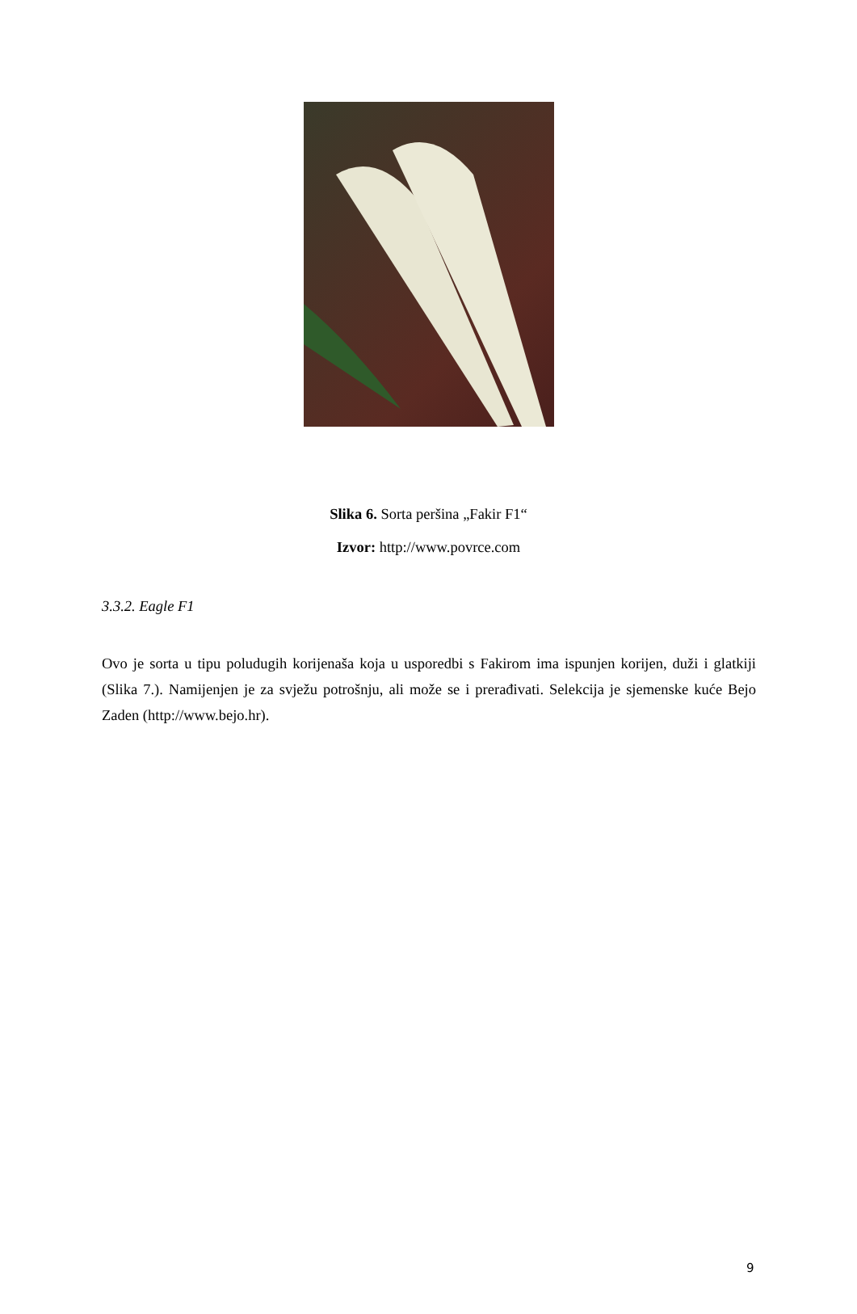Slika 6. Sorta peršina „Fakir F1“
Izvor: http://www.povrce.com
3.3.2. Eagle F1
Ovo je sorta u tipu poludugih korijenaša koja u usporedbi s Fakirom ima ispunjen korijen, duži i glatkiji (Slika 7.). Namijenjen je za svježu potrošnju, ali može se i prerađivati. Selekcija je sjemenske kuće Bejo Zaden (http://www.bejo.hr).
9